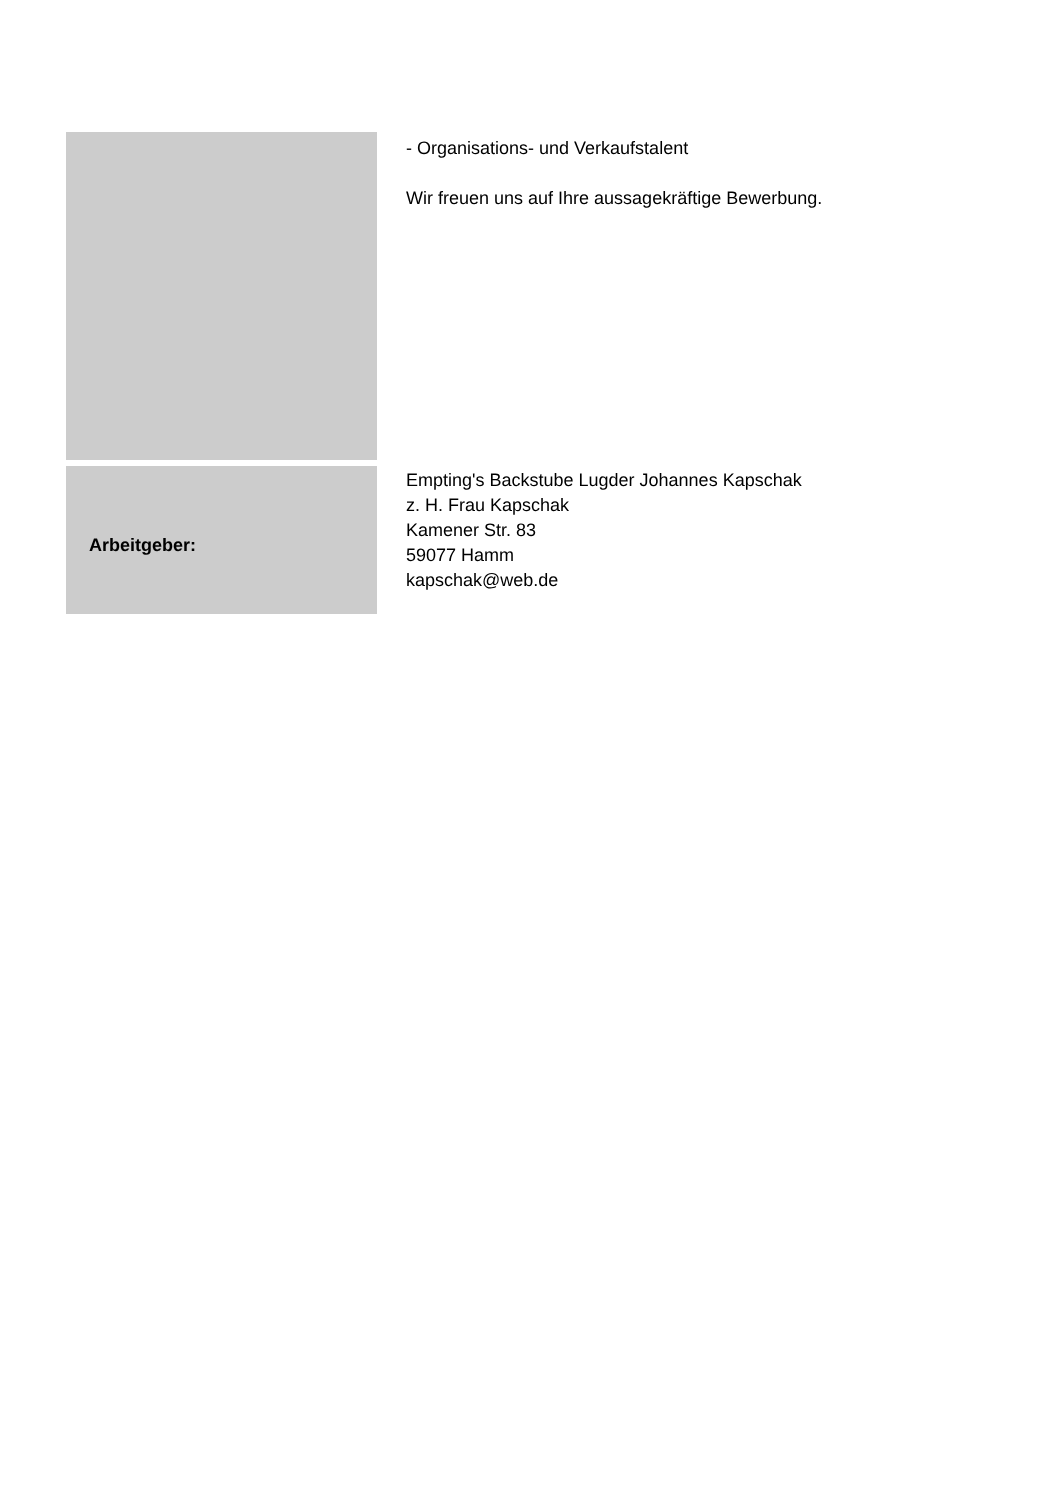- Organisations- und Verkaufstalent
Wir freuen uns auf Ihre aussagekräftige Bewerbung.
Arbeitgeber:
Empting's Backstube Lugder Johannes Kapschak
z. H. Frau Kapschak
Kamener Str. 83
59077 Hamm
kapschak@web.de